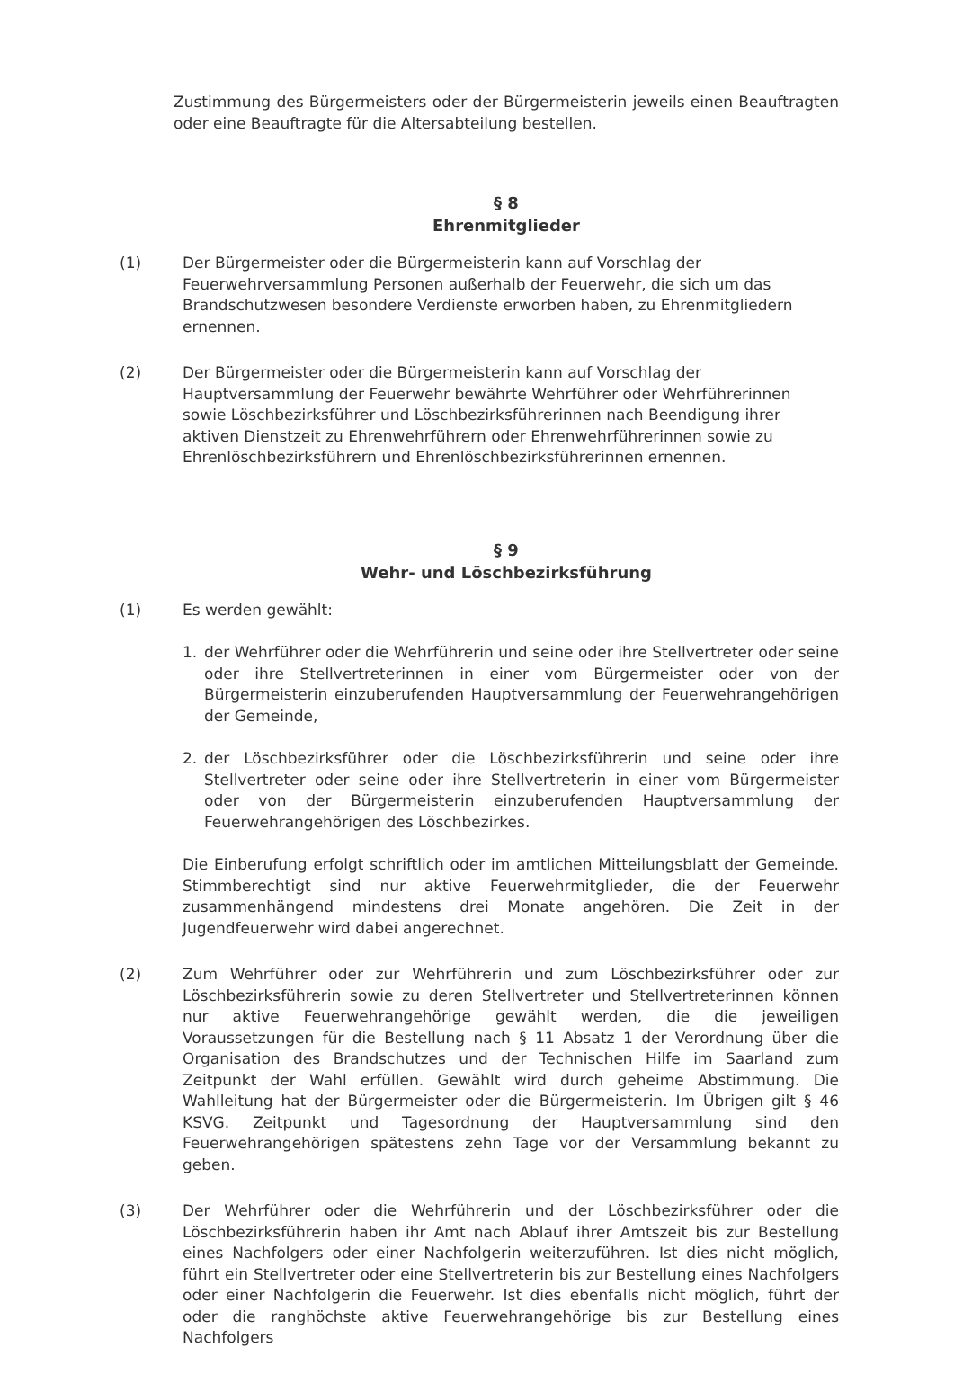Zustimmung des Bürgermeisters oder der Bürgermeisterin jeweils einen Beauftragten oder eine Beauftragte für die Altersabteilung bestellen.
§ 8
Ehrenmitglieder
(1) Der Bürgermeister oder die Bürgermeisterin kann auf Vorschlag der Feuerwehrversammlung Personen außerhalb der Feuerwehr, die sich um das Brandschutzwesen besondere Verdienste erworben haben, zu Ehrenmitgliedern ernennen.
(2) Der Bürgermeister oder die Bürgermeisterin kann auf Vorschlag der Hauptversammlung der Feuerwehr bewährte Wehrführer oder Wehrführerinnen sowie Löschbezirksführer und Löschbezirksführerinnen nach Beendigung ihrer aktiven Dienstzeit zu Ehrenwehrführern oder Ehrenwehrführerinnen sowie zu Ehrenlöschbezirksführern und Ehrenlöschbezirksführerinnen ernennen.
§ 9
Wehr- und Löschbezirksführung
(1) Es werden gewählt:
1. der Wehrführer oder die Wehrführerin und seine oder ihre Stellvertreter oder seine oder ihre Stellvertreterinnen in einer vom Bürgermeister oder von der Bürgermeisterin einzuberufenden Hauptversammlung der Feuerwehrangehörigen der Gemeinde,
2. der Löschbezirksführer oder die Löschbezirksführerin und seine oder ihre Stellvertreter oder seine oder ihre Stellvertreterin in einer vom Bürgermeister oder von der Bürgermeisterin einzuberufenden Hauptversammlung der Feuerwehrangehörigen des Löschbezirkes.
Die Einberufung erfolgt schriftlich oder im amtlichen Mitteilungsblatt der Gemeinde. Stimmberechtigt sind nur aktive Feuerwehrmitglieder, die der Feuerwehr zusammenhängend mindestens drei Monate angehören. Die Zeit in der Jugendfeuerwehr wird dabei angerechnet.
(2) Zum Wehrführer oder zur Wehrführerin und zum Löschbezirksführer oder zur Löschbezirksführerin sowie zu deren Stellvertreter und Stellvertreterinnen können nur aktive Feuerwehrangehörige gewählt werden, die die jeweiligen Voraussetzungen für die Bestellung nach § 11 Absatz 1 der Verordnung über die Organisation des Brandschutzes und der Technischen Hilfe im Saarland zum Zeitpunkt der Wahl erfüllen. Gewählt wird durch geheime Abstimmung. Die Wahlleitung hat der Bürgermeister oder die Bürgermeisterin. Im Übrigen gilt § 46 KSVG. Zeitpunkt und Tagesordnung der Hauptversammlung sind den Feuerwehrangehörigen spätestens zehn Tage vor der Versammlung bekannt zu geben.
(3) Der Wehrführer oder die Wehrführerin und der Löschbezirksführer oder die Löschbezirksführerin haben ihr Amt nach Ablauf ihrer Amtszeit bis zur Bestellung eines Nachfolgers oder einer Nachfolgerin weiterzuführen. Ist dies nicht möglich, führt ein Stellvertreter oder eine Stellvertreterin bis zur Bestellung eines Nachfolgers oder einer Nachfolgerin die Feuerwehr. Ist dies ebenfalls nicht möglich, führt der oder die ranghöchste aktive Feuerwehrangehörige bis zur Bestellung eines Nachfolgers